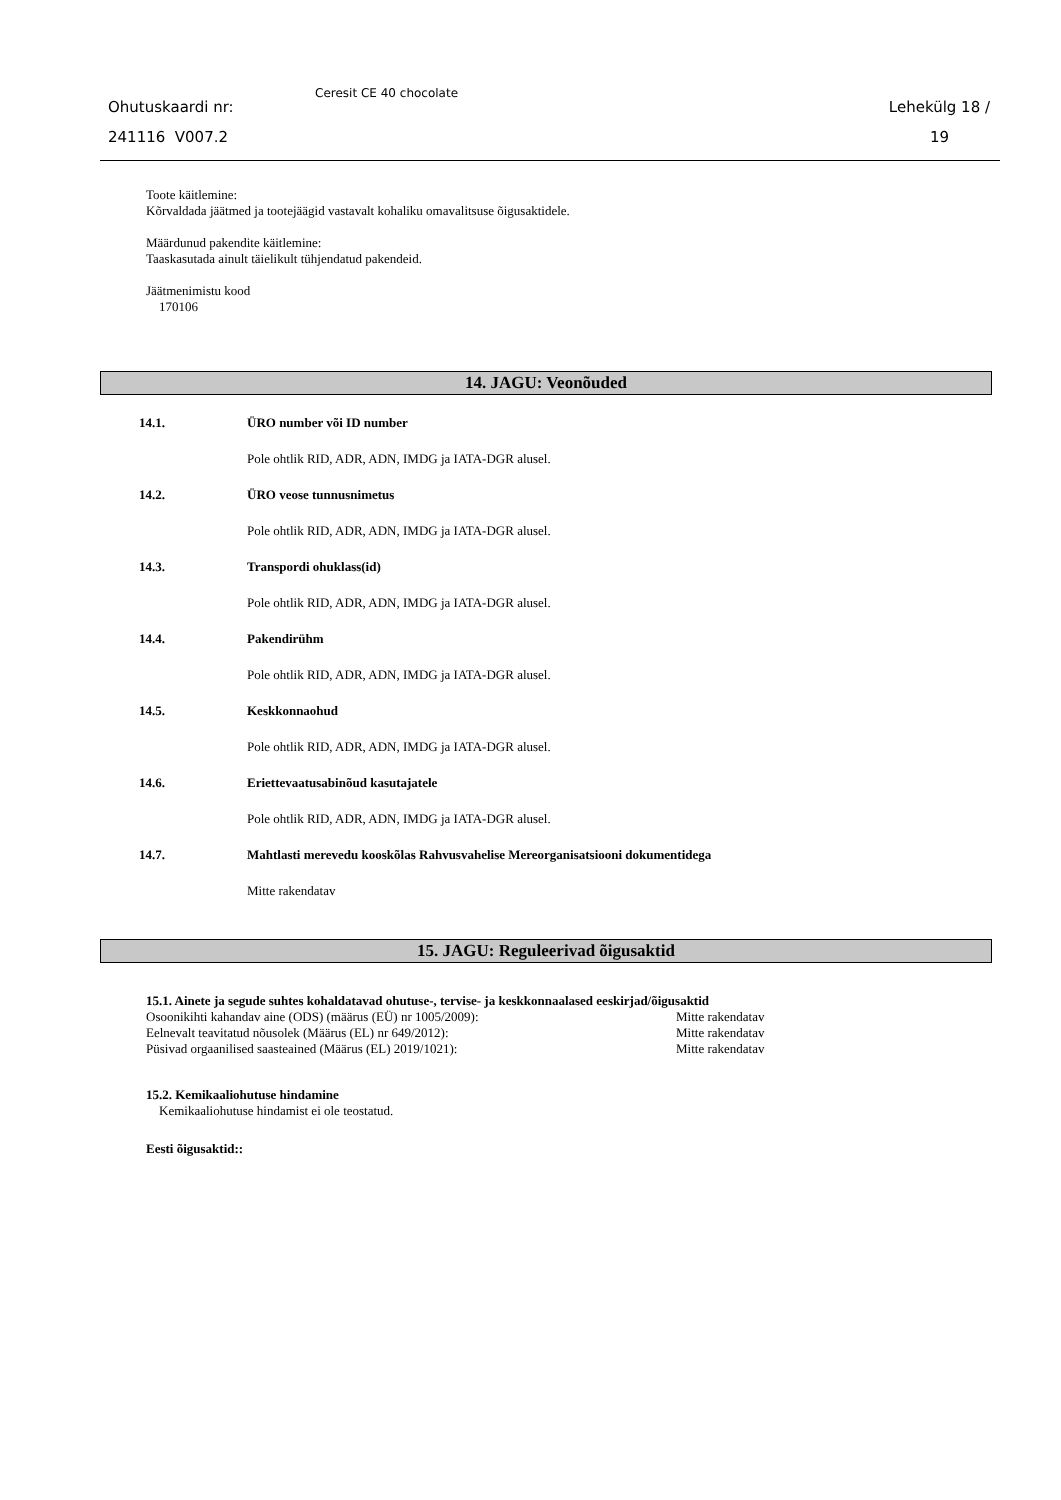Ohutuskaardi nr:
241116 V007.2
Ceresit CE 40 chocolate
Lehekülg 18 /
19
Toote käitlemine:
Kõrvaldada jäätmed ja tootejäägid vastavalt kohaliku omavalitsuse õigusaktidele.
Määrdunud pakendite käitlemine:
Taaskasutada ainult täielikult tühjendatud pakendeid.
Jäätmenimistu kood
170106
14. JAGU: Veonõuded
14.1. ÜRO number või ID number
Pole ohtlik RID, ADR, ADN, IMDG ja IATA-DGR alusel.
14.2. ÜRO veose tunnusnimetus
Pole ohtlik RID, ADR, ADN, IMDG ja IATA-DGR alusel.
14.3. Transpordi ohuklass(id)
Pole ohtlik RID, ADR, ADN, IMDG ja IATA-DGR alusel.
14.4. Pakendirühm
Pole ohtlik RID, ADR, ADN, IMDG ja IATA-DGR alusel.
14.5. Keskkonnaohud
Pole ohtlik RID, ADR, ADN, IMDG ja IATA-DGR alusel.
14.6. Eriettevaatusabinõud kasutajatele
Pole ohtlik RID, ADR, ADN, IMDG ja IATA-DGR alusel.
14.7. Mahtlasti merevedu kooskõlas Rahvusvahelise Mereorganisatsiooni dokumentidega
Mitte rakendatav
15. JAGU: Reguleerivad õigusaktid
15.1. Ainete ja segude suhtes kohaldatavad ohutuse-, tervise- ja keskkonnaalased eeskirjad/õigusaktid
Osoonikihti kahandav aine (ODS) (määrus (EÜ) nr 1005/2009): Mitte rakendatav
Eelnevalt teavitatud nõusolek (Määrus (EL) nr 649/2012): Mitte rakendatav
Püsivad orgaanilised saasteained (Määrus (EL) 2019/1021): Mitte rakendatav
15.2. Kemikaaliohutuse hindamine
Kemikaaliohutuse hindamist ei ole teostatud.
Eesti õigusaktid::